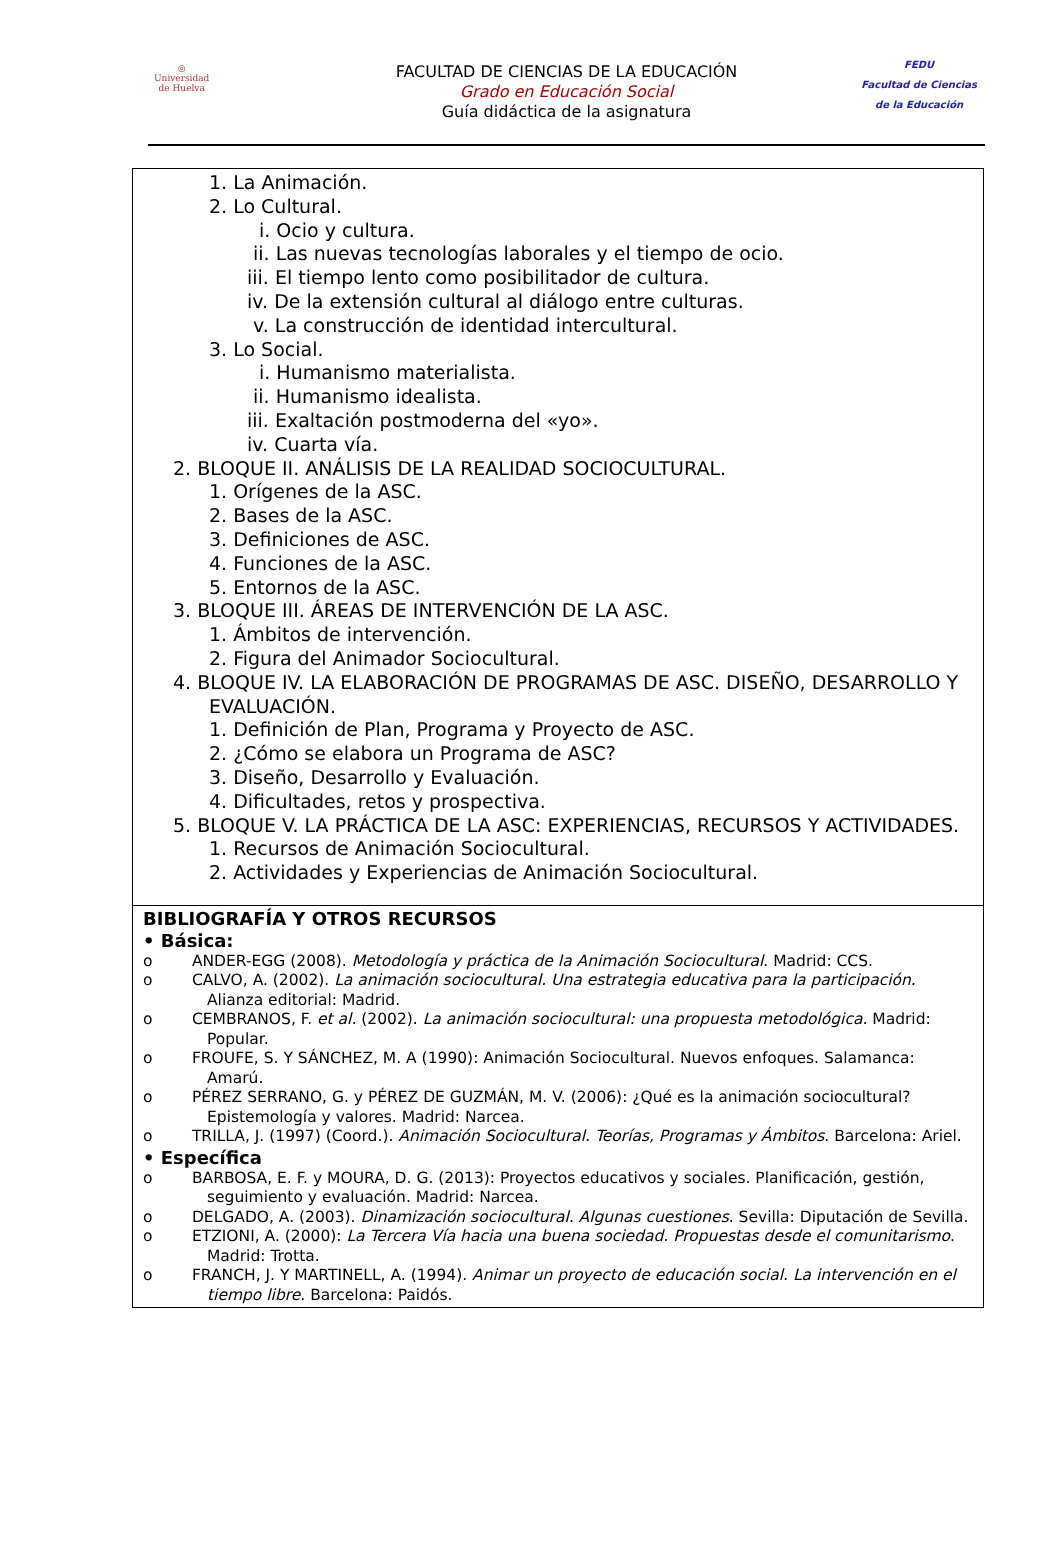◎
Universidad
de Huelva
FACULTAD DE CIENCIAS DE LA EDUCACIÓN
Grado en Educación Social
Guía didáctica de la asignatura
FEDU
Facultad de Ciencias
de la Educación
| 1. La Animación. 2. Lo Cultural. i. Ocio y cultura. ii. Las nuevas tecnologías laborales y el tiempo de ocio. iii. El tiempo lento como posibilitador de cultura. iv. De la extensión cultural al diálogo entre culturas. v. La construcción de identidad intercultural. 3. Lo Social. i. Humanismo materialista. ii. Humanismo idealista. iii. Exaltación postmoderna del «yo». iv. Cuarta vía. 2. BLOQUE II. ANÁLISIS DE LA REALIDAD SOCIOCULTURAL. 1. Orígenes de la ASC. 2. Bases de la ASC. 3. Definiciones de ASC. 4. Funciones de la ASC. 5. Entornos de la ASC. 3. BLOQUE III. ÁREAS DE INTERVENCIÓN DE LA ASC. 1. Ámbitos de intervención. 2. Figura del Animador Sociocultural. 4. BLOQUE IV. LA ELABORACIÓN DE PROGRAMAS DE ASC. DISEÑO, DESARROLLO Y EVALUACIÓN. 1. Definición de Plan, Programa y Proyecto de ASC. 2. ¿Cómo se elabora un Programa de ASC? 3. Diseño, Desarrollo y Evaluación. 4. Dificultades, retos y prospectiva. 5. BLOQUE V. LA PRÁCTICA DE LA ASC: EXPERIENCIAS, RECURSOS Y ACTIVIDADES. 1. Recursos de Animación Sociocultural. 2. Actividades y Experiencias de Animación Sociocultural. |
| BIBLIOGRAFÍA Y OTROS RECURSOS • Básica: o ANDER-EGG (2008). Metodología y práctica de la Animación Sociocultural . Madrid: CCS. o CALVO, A. (2002). La animación sociocultural. Una estrategia educativa para la participación. Alianza editorial: Madrid. o CEMBRANOS, F. et al. (2002). La animación sociocultural: una propuesta metodológica. Madrid: Popular. o FROUFE, S. Y SÁNCHEZ, M. A (1990): Animación Sociocultural. Nuevos enfoques. Salamanca: Amarú. o PÉREZ SERRANO, G. y PÉREZ DE GUZMÁN, M. V. (2006): ¿Qué es la animación sociocultural? Epistemología y valores. Madrid: Narcea. o TRILLA, J. (1997) (Coord.). Animación Sociocultural. Teorías, Programas y Ámbitos . Barcelona: Ariel. • Específica o BARBOSA, E. F. y MOURA, D. G. (2013): Proyectos educativos y sociales. Planificación, gestión, seguimiento y evaluación. Madrid: Narcea. o DELGADO, A. (2003). Dinamización sociocultural. Algunas cuestiones . Sevilla: Diputación de Sevilla. o ETZIONI, A. (2000): La Tercera Vía hacia una buena sociedad. Propuestas desde el comunitarismo . Madrid: Trotta. o FRANCH, J. Y MARTINELL, A. (1994). Animar un proyecto de educación social. La intervención en el tiempo libre . Barcelona: Paidós. |